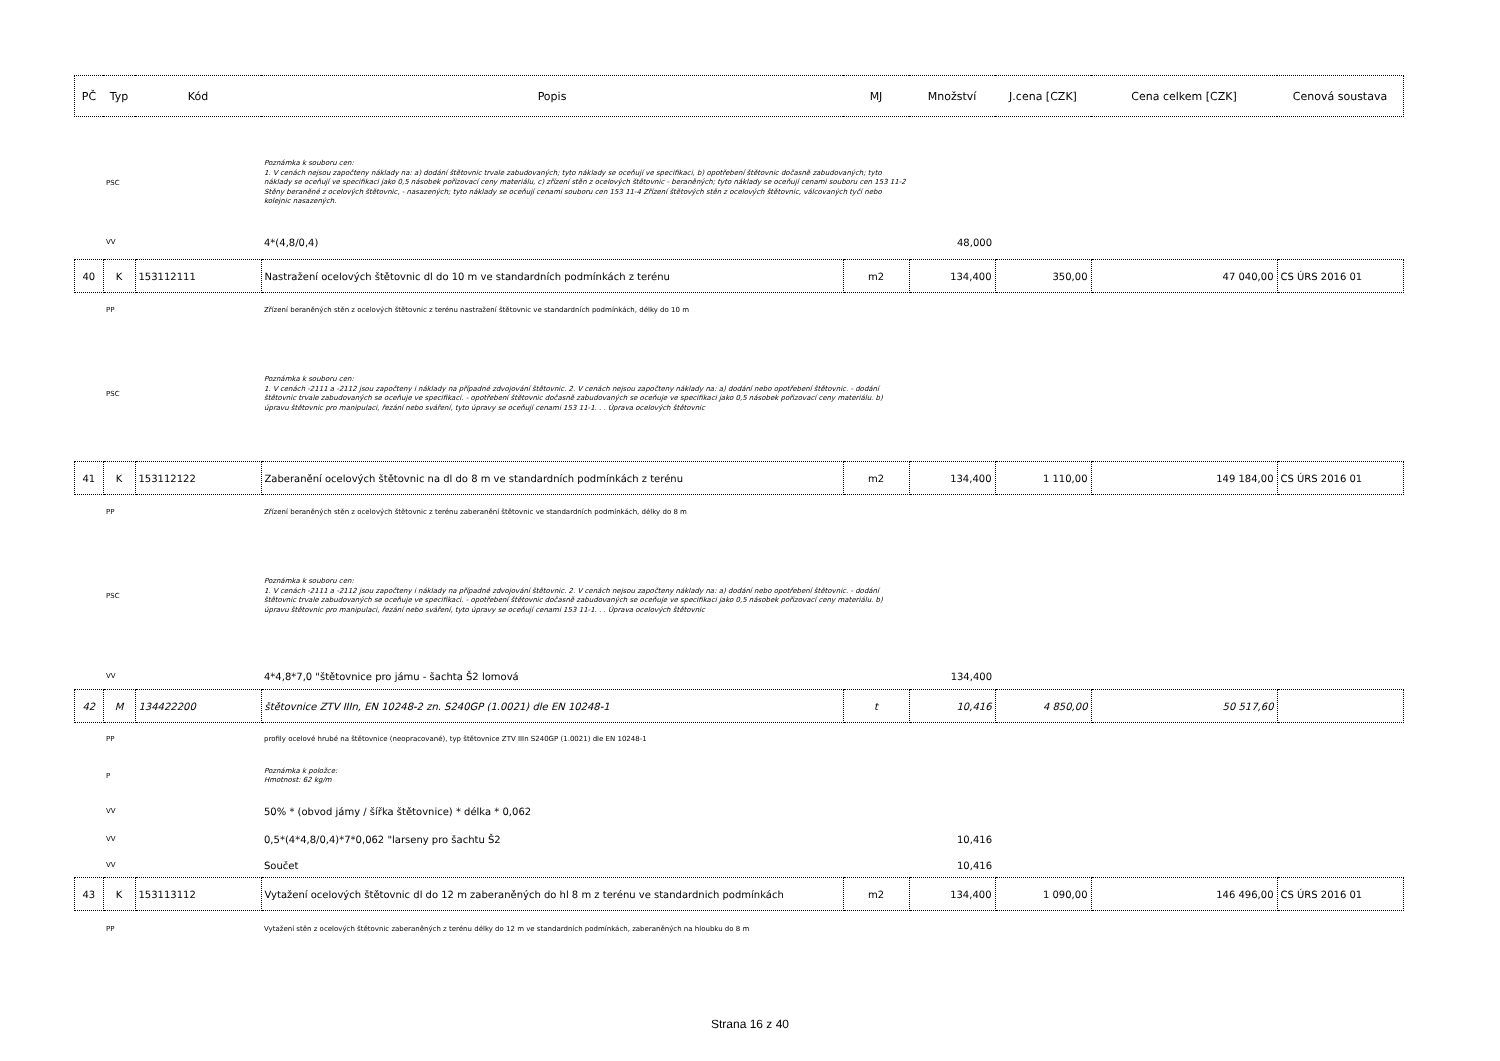| PČ | Typ | Kód | Popis | MJ | Množství | J.cena [CZK] | Cena celkem [CZK] | Cenová soustava |
| --- | --- | --- | --- | --- | --- | --- | --- | --- |
| | PSC | | Poznámka k souboru cen: 1. V cenách nejsou započteny náklady na: a) dodání štětovnic trvale zabudovaných; tyto náklady se oceňují ve specifikaci, b) opotřebení štětovnic dočasně zabudovaných; tyto náklady se oceňují ve specifikaci jako 0,5 násobek pořizovací ceny materiálu, c) zřízení stěn z ocelových štětovnic - beraněných; tyto náklady se oceňují cenami souboru cen 153 11-2 Stěny beraněné z ocelových štětovnic, - nasazených; tyto náklady se oceňují cenami souboru cen 153 11-4 Zřízení štětových stěn z ocelových štětovnic, válcovaných tyčí nebo kolejnic nasazených. | | | | | |
| | VV | | 4*(4,8/0,4) | | 48,000 | | | |
| 40 | K | 153112111 | Nastražení ocelových štětovnic dl do 10 m ve standardních podmínkách z terénu | m2 | 134,400 | 350,00 | 47 040,00 | CS ÚRS 2016 01 |
| | PP | | Zřízení beraněných stěn z ocelových štětovnic z terénu nastražení štětovnic ve standardních podmínkách, délky do 10 m | | | | | |
| | PSC | | Poznámka k souboru cen: 1. V cenách -2111 a -2112 jsou započteny i náklady na případné zdvojování štětovnic. 2. V cenách nejsou započteny náklady na: a) dodání nebo opotřebení štětovnic. - dodání štětovnic trvale zabudovaných se oceňuje ve specifikaci. - opotřebení štětovnic dočasně zabudovaných se oceňuje ve specifikaci jako 0,5 násobek pořizovací ceny materiálu. b) úpravu štětovnic pro manipulaci, řezání nebo sváření, tyto úpravy se oceňují cenami 153 11-1. . . Úprava ocelových štětovnic | | | | | |
| 41 | K | 153112122 | Zaberanění ocelových štětovnic na dl do 8 m ve standardních podmínkách z terénu | m2 | 134,400 | 1 110,00 | 149 184,00 | CS ÚRS 2016 01 |
| | PP | | Zřízení beraněných stěn z ocelových štětovnic z terénu zaberanění štětovnic ve standardních podmínkách, délky do 8 m | | | | | |
| | PSC | | Poznámka k souboru cen: 1. V cenách -2111 a -2112 jsou započteny i náklady na případné zdvojování štětovnic. 2. V cenách nejsou započteny náklady na: a) dodání nebo opotřebení štětovnic. - dodání štětovnic trvale zabudovaných se oceňuje ve specifikaci. - opotřebení štětovnic dočasně zabudovaných se oceňuje ve specifikaci jako 0,5 násobek pořizovací ceny materiálu. b) úpravu štětovnic pro manipulaci, řezání nebo sváření, tyto úpravy se oceňují cenami 153 11-1. . . Úprava ocelových štětovnic | | | | | |
| | VV | | 4*4,8*7,0 "štětovnice pro jámu - šachta Š2 lomová | | 134,400 | | | |
| 42 | M | 134422200 | štětovnice ZTV IIIn, EN 10248-2 zn. S240GP (1.0021) dle EN 10248-1 | t | 10,416 | 4 850,00 | 50 517,60 | |
| | PP | | profily ocelové hrubé na štětovnice (neopracované), typ štětovnice ZTV IIIn S240GP (1.0021) dle EN 10248-1 | | | | | |
| | P | | Poznámka k položce: Hmotnost: 62 kg/m | | | | | |
| | VV | | 50% * (obvod jámy / šířka štětovnice) * délka * 0,062 | | | | | |
| | VV | | 0,5*(4*4,8/0,4)*7*0,062 "larseny pro šachtu Š2 | | 10,416 | | | |
| | VV | | Součet | | 10,416 | | | |
| 43 | K | 153113112 | Vytažení ocelových štětovnic dl do 12 m zaberaněných do hl 8 m z terénu ve standardnich podmínkách | m2 | 134,400 | 1 090,00 | 146 496,00 | CS ÚRS 2016 01 |
| | PP | | Vytažení stěn z ocelových štětovnic zaberaněných z terénu délky do 12 m ve standardních podmínkách, zaberaněných na hloubku do 8 m | | | | | |
Strana 16 z 40